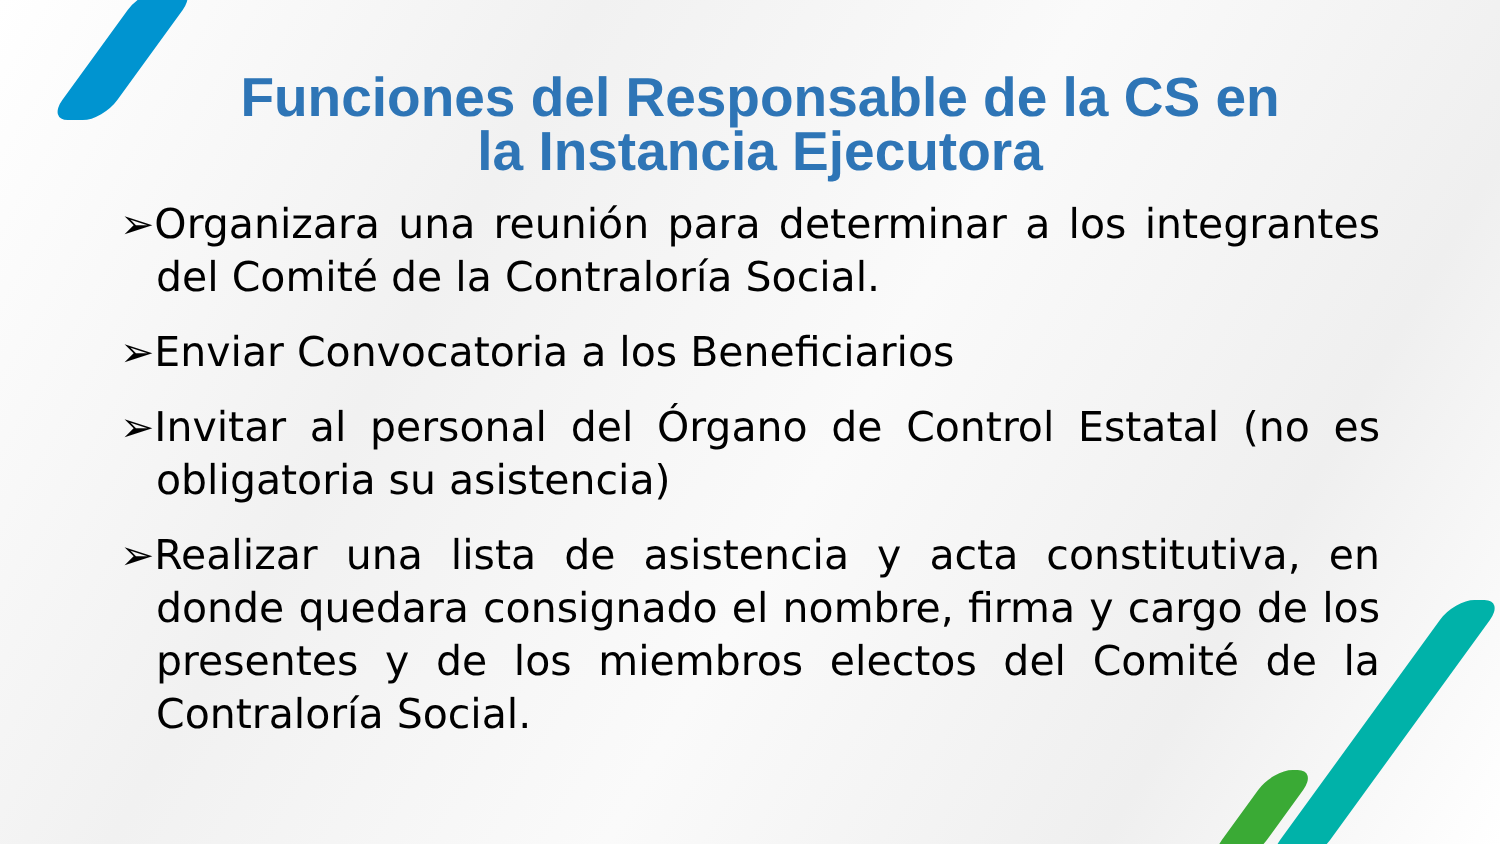Funciones del Responsable de la CS en la Instancia Ejecutora
➢Organizara una reunión para determinar a los integrantes del Comité de la Contraloría Social.
➢Enviar Convocatoria a los Beneficiarios
➢Invitar al personal del Órgano de Control Estatal (no es obligatoria su asistencia)
➢Realizar una lista de asistencia y acta constitutiva, en donde quedara consignado el nombre, firma y cargo de los presentes y de los miembros electos del Comité de la Contraloría Social.